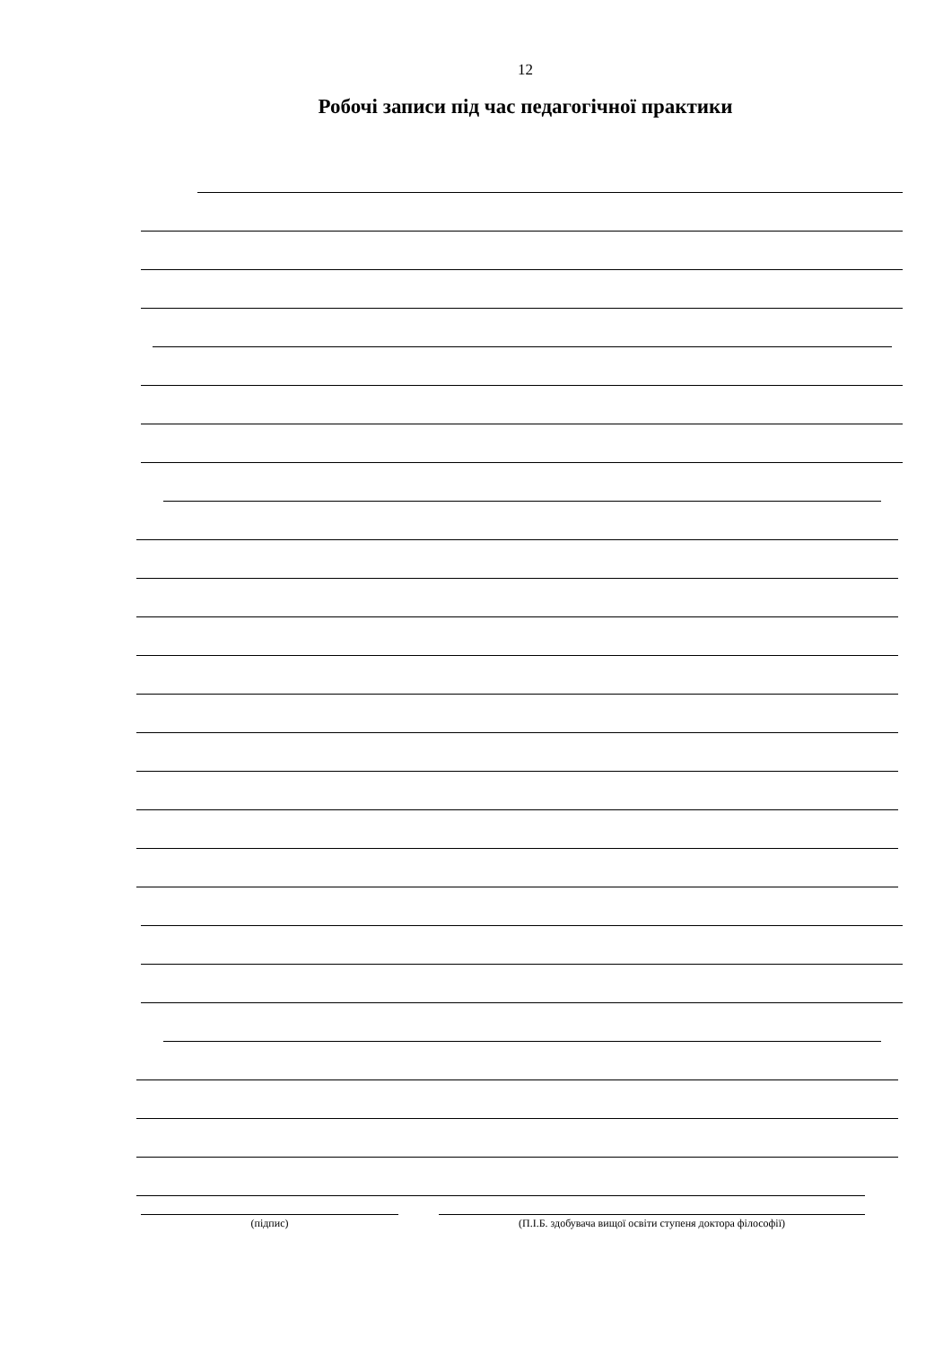12
Робочі записи під час педагогічної практики
(підпис) (П.І.Б. здобувача вищої освіти ступеня доктора філософії)